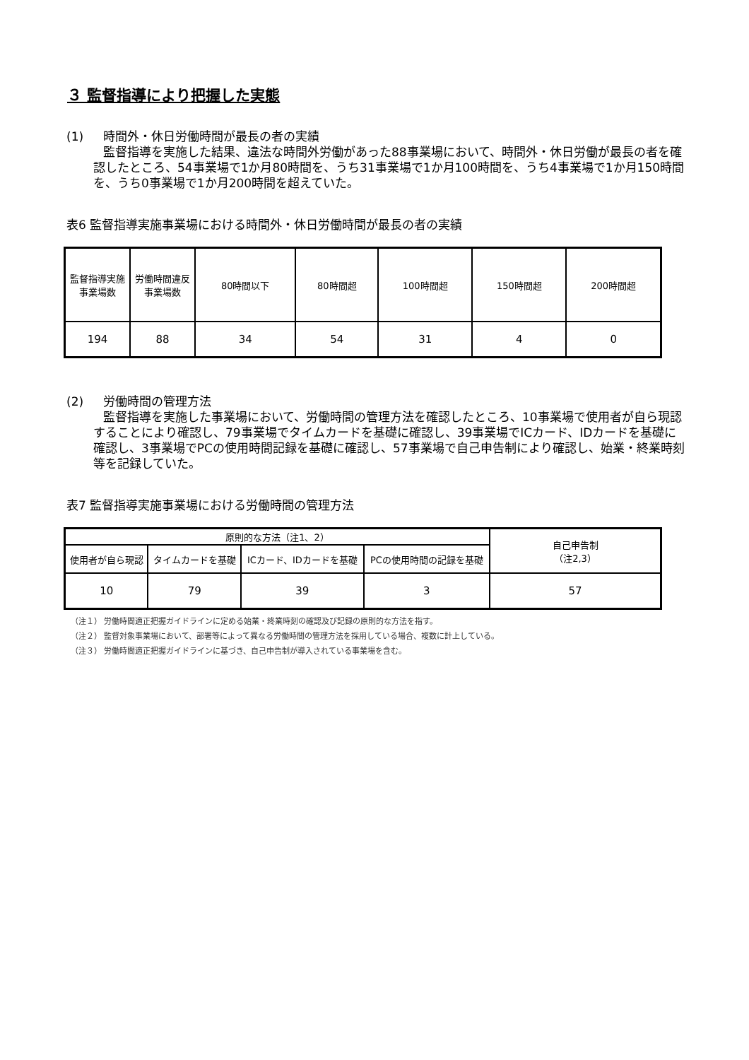３ 監督指導により把握した実態
(1) 時間外・休日労働時間が最長の者の実績
監督指導を実施した結果、違法な時間外労働があった88事業場において、時間外・休日労働が最長の者を確認したところ、54事業場で1か月80時間を、うち31事業場で1か月100時間を、うち4事業場で1か月150時間を、うち0事業場で1か月200時間を超えていた。
表6 監督指導実施事業場における時間外・休日労働時間が最長の者の実績
| 監督指導実施事業場数 | 労働時間違反事業場数 | 80時間以下 | 80時間超 | 100時間超 | 150時間超 | 200時間超 |
| --- | --- | --- | --- | --- | --- | --- |
| 194 | 88 | 34 | 54 | 31 | 4 | 0 |
(2) 労働時間の管理方法
監督指導を実施した事業場において、労働時間の管理方法を確認したところ、10事業場で使用者が自ら現認することにより確認し、79事業場でタイムカードを基礎に確認し、39事業場でICカード、IDカードを基礎に確認し、3事業場でPCの使用時間記録を基礎に確認し、57事業場で自己申告制により確認し、始業・終業時刻等を記録していた。
表7 監督指導実施事業場における労働時間の管理方法
| 原則的な方法（注1、2） | | | | 自己申告制 （注2,3） |
| --- | --- | --- | --- | --- |
| 使用者が自ら現認 | タイムカードを基礎 | ICカード、IDカードを基礎 | PCの使用時間の記録を基礎 | |
| 10 | 79 | 39 | 3 | 57 |
（注１） 労働時間適正把握ガイドラインに定める始業・終業時刻の確認及び記録の原則的な方法を指す。
（注２） 監督対象事業場において、部署等によって異なる労働時間の管理方法を採用している場合、複数に計上している。
（注３） 労働時間適正把握ガイドラインに基づき、自己申告制が導入されている事業場を含む。